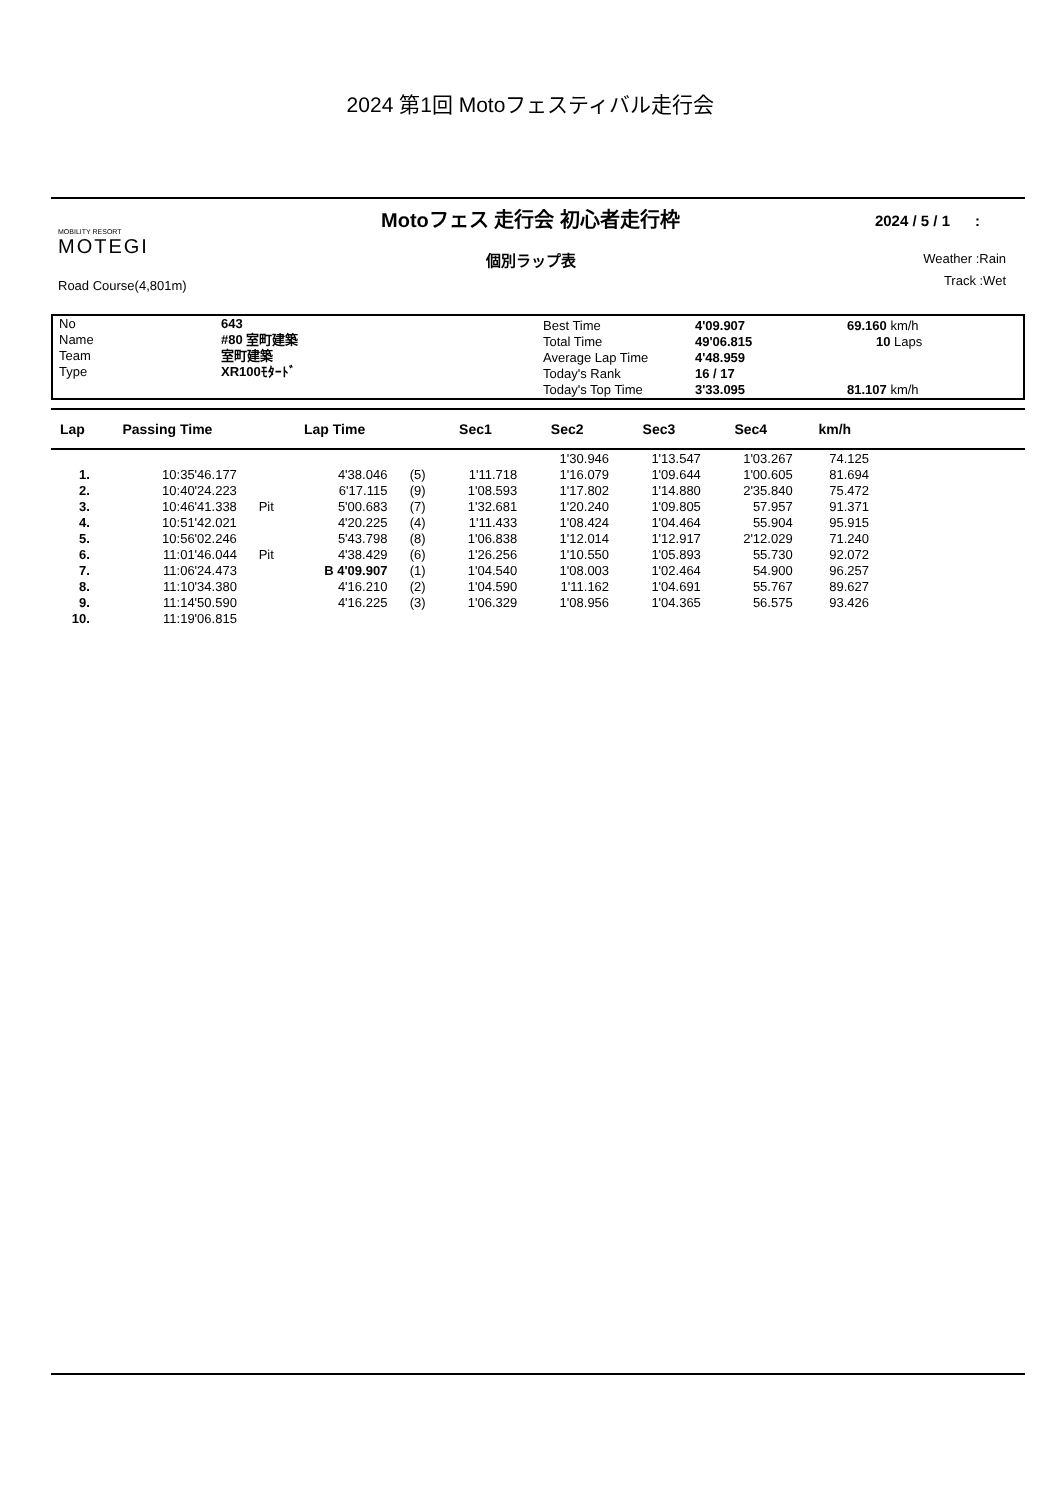2024 第1回 Motoフェスティバル走行会
MOBILITY RESORT
MOTEGI
Road Course(4,801m)
Motoフェス 走行会 初心者走行枠
個別ラップ表
2024 / 5 / 1 :
Weather :Rain
Track :Wet
| No Name Team Type | 643 #80 室町建築 室町建築 XR100ﾓﾀｰﾄﾞ | Best Time Total Time Average Lap Time Today's Rank Today's Top Time | 4'09.907 49'06.815 4'48.959 16 / 17 3'33.095 | 69.160 km/h 10 Laps 81.107 km/h |
| Lap | Passing Time | | Lap Time | | Sec1 | Sec2 | Sec3 | Sec4 | km/h | |
| --- | --- | --- | --- | --- | --- | --- | --- | --- | --- | --- |
| | | | | | | 1'30.946 | 1'13.547 | 1'03.267 | 74.125 | |
| 1. | 10:35'46.177 | | 4'38.046 | (5) | 1'11.718 | 1'16.079 | 1'09.644 | 1'00.605 | 81.694 | |
| 2. | 10:40'24.223 | | 6'17.115 | (9) | 1'08.593 | 1'17.802 | 1'14.880 | 2'35.840 | 75.472 | |
| 3. | 10:46'41.338 | Pit | 5'00.683 | (7) | 1'32.681 | 1'20.240 | 1'09.805 | 57.957 | 91.371 | |
| 4. | 10:51'42.021 | | 4'20.225 | (4) | 1'11.433 | 1'08.424 | 1'04.464 | 55.904 | 95.915 | |
| 5. | 10:56'02.246 | | 5'43.798 | (8) | 1'06.838 | 1'12.014 | 1'12.917 | 2'12.029 | 71.240 | |
| 6. | 11:01'46.044 | Pit | 4'38.429 | (6) | 1'26.256 | 1'10.550 | 1'05.893 | 55.730 | 92.072 | |
| 7. | 11:06'24.473 | | B 4'09.907 | (1) | 1'04.540 | 1'08.003 | 1'02.464 | 54.900 | 96.257 | |
| 8. | 11:10'34.380 | | 4'16.210 | (2) | 1'04.590 | 1'11.162 | 1'04.691 | 55.767 | 89.627 | |
| 9. | 11:14'50.590 | | 4'16.225 | (3) | 1'06.329 | 1'08.956 | 1'04.365 | 56.575 | 93.426 | |
| 10. | 11:19'06.815 | | | | | | | | | |